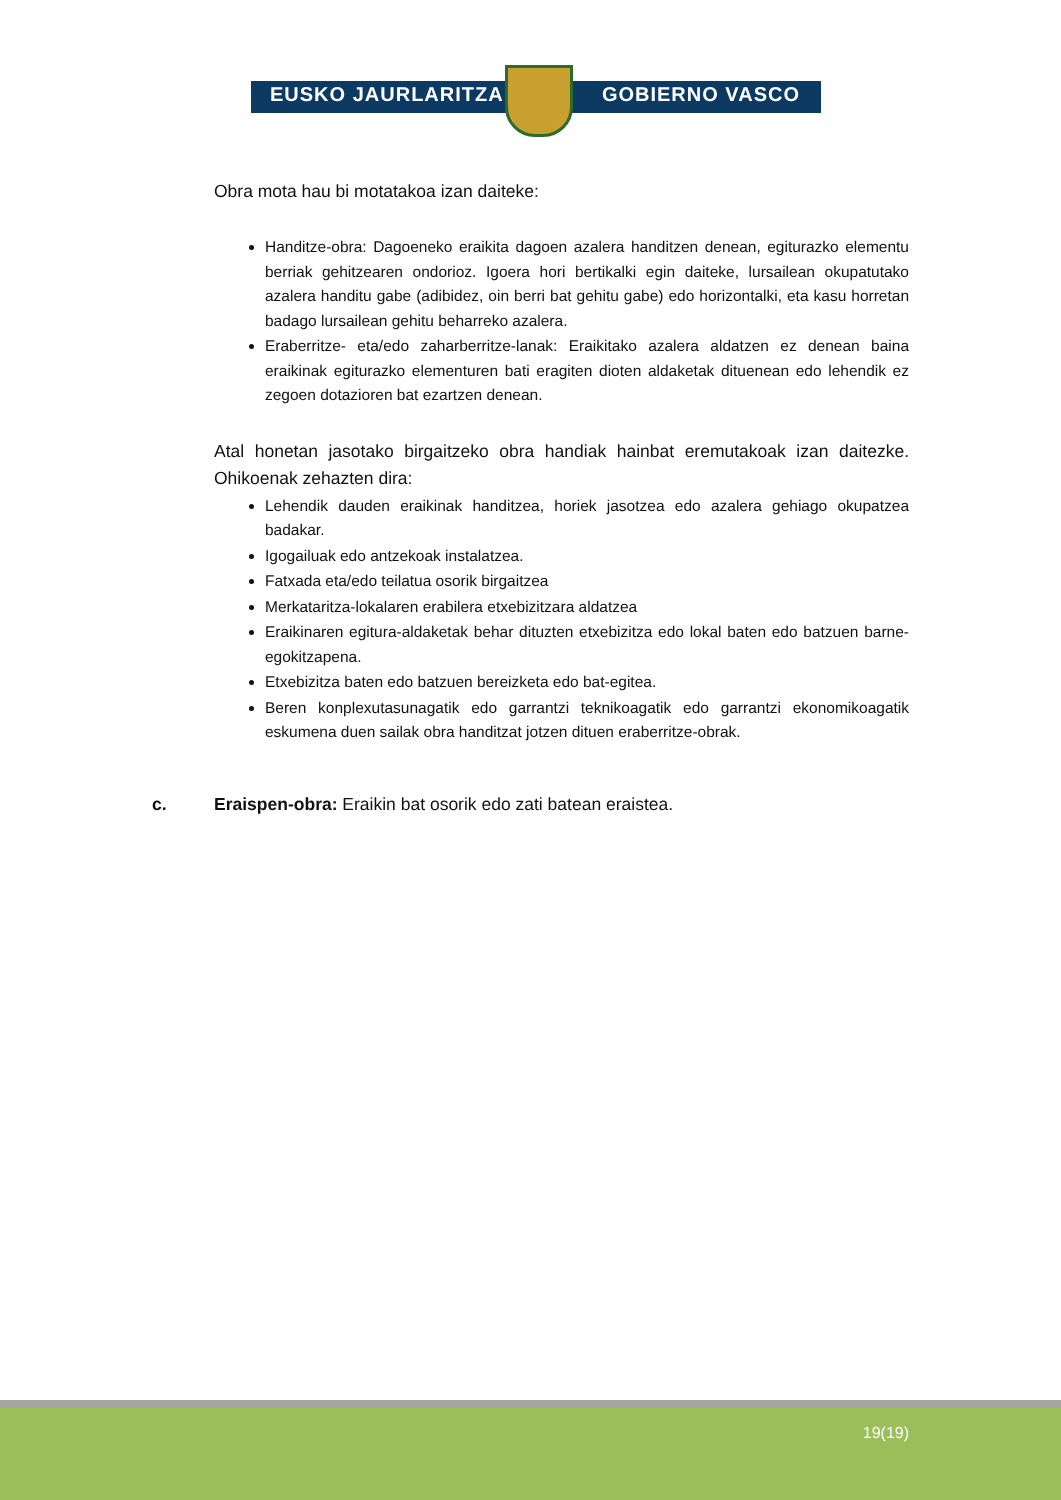EUSKO JAURLARITZA GOBIERNO VASCO
Obra mota hau bi motatakoa izan daiteke:
Handitze-obra: Dagoeneko eraikita dagoen azalera handitzen denean, egiturazko elementu berriak gehitzearen ondorioz. Igoera hori bertikalki egin daiteke, lursailean okupatutako azalera handitu gabe (adibidez, oin berri bat gehitu gabe) edo horizontalki, eta kasu horretan badago lursailean gehitu beharreko azalera.
Eraberritze- eta/edo zaharberritze-lanak: Eraikitako azalera aldatzen ez denean baina eraikinak egiturazko elementuren bati eragiten dioten aldaketak dituenean edo lehendik ez zegoen dotazioren bat ezartzen denean.
Atal honetan jasotako birgaitzeko obra handiak hainbat eremutakoak izan daitezke. Ohikoenak zehazten dira:
Lehendik dauden eraikinak handitzea, horiek jasotzea edo azalera gehiago okupatzea badakar.
Igogailuak edo antzekoak instalatzea.
Fatxada eta/edo teilatua osorik birgaitzea
Merkataritza-lokalaren erabilera etxebizitzara aldatzea
Eraikinaren egitura-aldaketak behar dituzten etxebizitza edo lokal baten edo batzuen barne-egokitzapena.
Etxebizitza baten edo batzuen bereizketa edo bat-egitea.
Beren konplexutasunagatik edo garrantzi teknikoagatik edo garrantzi ekonomikoagatik eskumena duen sailak obra handitzat jotzen dituen eraberritze-obrak.
c. Eraispen-obra: Eraikin bat osorik edo zati batean eraistea.
19(19)